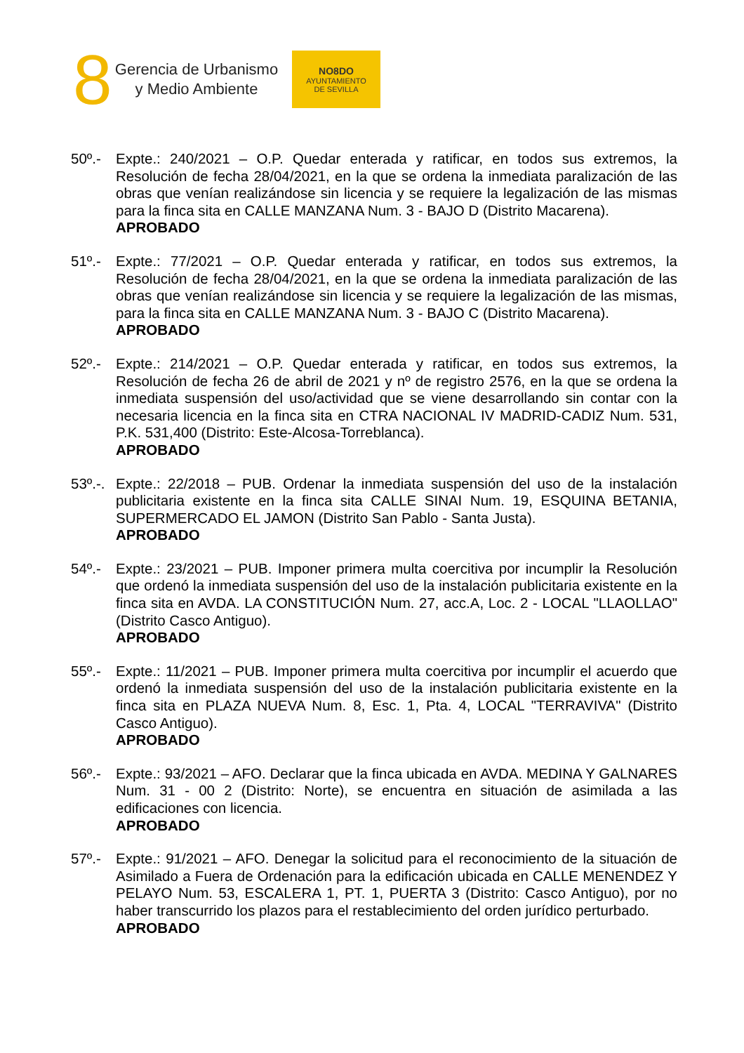8
Gerencia de Urbanismo
y Medio Ambiente
NO8DO
AYUNTAMIENTO
DE SEVILLA
50º.- Expte.: 240/2021 – O.P. Quedar enterada y ratificar, en todos sus extremos, la Resolución de fecha 28/04/2021, en la que se ordena la inmediata paralización de las obras que venían realizándose sin licencia y se requiere la legalización de las mismas para la finca sita en CALLE MANZANA Num. 3 - BAJO D (Distrito Macarena).
APROBADO
51º.- Expte.: 77/2021 – O.P. Quedar enterada y ratificar, en todos sus extremos, la Resolución de fecha 28/04/2021, en la que se ordena la inmediata paralización de las obras que venían realizándose sin licencia y se requiere la legalización de las mismas, para la finca sita en CALLE MANZANA Num. 3 - BAJO C (Distrito Macarena).
APROBADO
52º.- Expte.: 214/2021 – O.P. Quedar enterada y ratificar, en todos sus extremos, la Resolución de fecha 26 de abril de 2021 y nº de registro 2576, en la que se ordena la inmediata suspensión del uso/actividad que se viene desarrollando sin contar con la necesaria licencia en la finca sita en CTRA NACIONAL IV MADRID-CADIZ Num. 531, P.K. 531,400 (Distrito: Este-Alcosa-Torreblanca).
APROBADO
53º.-.
Expte.: 22/2018 – PUB. Ordenar la inmediata suspensión del uso de la instalación publicitaria existente en la finca sita CALLE SINAI Num. 19, ESQUINA BETANIA, SUPERMERCADO EL JAMON (Distrito San Pablo - Santa Justa).
APROBADO
54º.- Expte.: 23/2021 – PUB. Imponer primera multa coercitiva por incumplir la Resolución que ordenó la inmediata suspensión del uso de la instalación publicitaria existente en la finca sita en AVDA. LA CONSTITUCIÓN Num. 27, acc.A, Loc. 2 - LOCAL "LLAOLLAO" (Distrito Casco Antiguo).
APROBADO
55º.- Expte.: 11/2021 – PUB. Imponer primera multa coercitiva por incumplir el acuerdo que ordenó la inmediata suspensión del uso de la instalación publicitaria existente en la finca sita en PLAZA NUEVA Num. 8, Esc. 1, Pta. 4, LOCAL "TERRAVIVA" (Distrito Casco Antiguo).
APROBADO
56º.- Expte.: 93/2021 – AFO. Declarar que la finca ubicada en AVDA. MEDINA Y GALNARES Num. 31 - 00 2 (Distrito: Norte), se encuentra en situación de asimilada a las edificaciones con licencia.
APROBADO
57º.- Expte.: 91/2021 – AFO. Denegar la solicitud para el reconocimiento de la situación de Asimilado a Fuera de Ordenación para la edificación ubicada en CALLE MENENDEZ Y PELAYO Num. 53, ESCALERA 1, PT. 1, PUERTA 3 (Distrito: Casco Antiguo), por no haber transcurrido los plazos para el restablecimiento del orden jurídico perturbado.
APROBADO